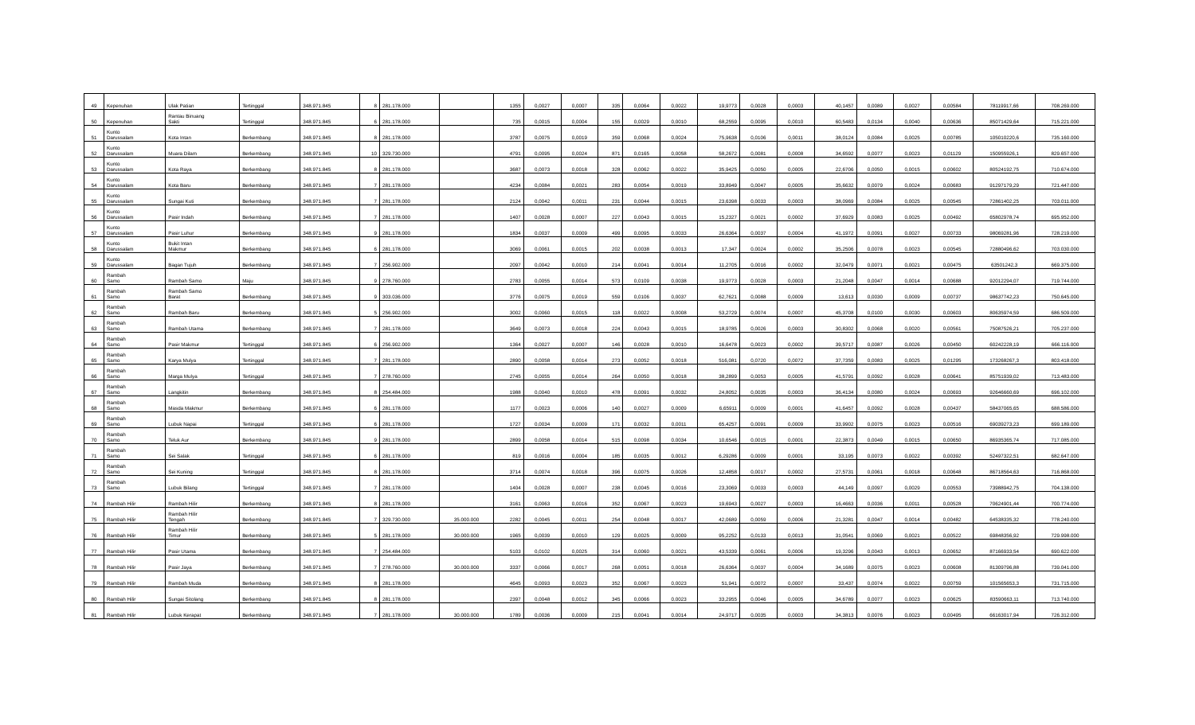| 49 | Kepenuhan | Ulak Patian | Tertinggal | 348.971.845 | 8 | 281.178.000 | | 1355 | 0,0027 | 0,0007 | 335 | 0,0064 | 0,0022 | 19,9773 | 0,0028 | 0,0003 | 40,1457 | 0,0089 | 0,0027 | 0,00584 | 78119917,66 | 708.269.000 |
| 50 | Kepenuhan | Rantau Binuang Sakti | Tertinggal | 348.971.845 | 6 | 281.178.000 | | 735 | 0,0015 | 0,0004 | 155 | 0,0029 | 0,0010 | 68,2559 | 0,0095 | 0,0010 | 60,5483 | 0,0134 | 0,0040 | 0,00636 | 85071429,64 | 715.221.000 |
| 51 | Kunto Darussalam | Kota Intan | Berkembang | 348.971.845 | 8 | 281.178.000 | | 3787 | 0,0075 | 0,0019 | 359 | 0,0068 | 0,0024 | 75,9638 | 0,0106 | 0,0011 | 38,0124 | 0,0084 | 0,0025 | 0,00785 | 105010220,6 | 735.160.000 |
| 52 | Kunto Darussalam | Muara Dilam | Berkembang | 348.971.845 | 10 | 329.730.000 | | 4791 | 0,0095 | 0,0024 | 871 | 0,0165 | 0,0058 | 58,2672 | 0,0081 | 0,0008 | 34,6592 | 0,0077 | 0,0023 | 0,01129 | 150955926,1 | 829.657.000 |
| 53 | Kunto Darussalam | Kota Raya | Berkembang | 348.971.845 | 8 | 281.178.000 | | 3687 | 0,0073 | 0,0018 | 328 | 0,0062 | 0,0022 | 35,9425 | 0,0050 | 0,0005 | 22,6706 | 0,0050 | 0,0015 | 0,00602 | 80524192,75 | 710.674.000 |
| 54 | Kunto Darussalam | Kota Baru | Berkembang | 348.971.845 | 7 | 281.178.000 | | 4234 | 0,0084 | 0,0021 | 283 | 0,0054 | 0,0019 | 33,8949 | 0,0047 | 0,0005 | 35,6632 | 0,0079 | 0,0024 | 0,00683 | 91297179,29 | 721.447.000 |
| 55 | Kunto Darussalam | Sungai Kuti | Berkembang | 348.971.845 | 7 | 281.178.000 | | 2124 | 0,0042 | 0,0011 | 231 | 0,0044 | 0,0015 | 23,6398 | 0,0033 | 0,0003 | 38,0969 | 0,0084 | 0,0025 | 0,00545 | 72861402,25 | 703.011.000 |
| 56 | Kunto Darussalam | Pasir Indah | Berkembang | 348.971.845 | 7 | 281.178.000 | | 1407 | 0,0028 | 0,0007 | 227 | 0,0043 | 0,0015 | 15,2327 | 0,0021 | 0,0002 | 37,6929 | 0,0083 | 0,0025 | 0,00492 | 65802978,74 | 695.952.000 |
| 57 | Kunto Darussalam | Pasir Luhur | Berkembang | 348.971.845 | 9 | 281.178.000 | | 1834 | 0,0037 | 0,0009 | 499 | 0,0095 | 0,0033 | 26,6364 | 0,0037 | 0,0004 | 41,1972 | 0,0091 | 0,0027 | 0,00733 | 98069281,96 | 728.219.000 |
| 58 | Kunto Darussalam | Bukit Intan Makmur | Berkembang | 348.971.845 | 6 | 281.178.000 | | 3069 | 0,0061 | 0,0015 | 202 | 0,0038 | 0,0013 | 17,347 | 0,0024 | 0,0002 | 35,2506 | 0,0078 | 0,0023 | 0,00545 | 72880496,62 | 703.030.000 |
| 59 | Kunto Darussalam | Bagan Tujuh | Berkembang | 348.971.845 | 7 | 256.902.000 | | 2097 | 0,0042 | 0,0010 | 214 | 0,0041 | 0,0014 | 11,2705 | 0,0016 | 0,0002 | 32,0479 | 0,0071 | 0,0021 | 0,00475 | 63501242,3 | 669.375.000 |
| 60 | Rambah Samo | Rambah Samo | Maju | 348.971.845 | 9 | 278.760.000 | | 2783 | 0,0055 | 0,0014 | 573 | 0,0109 | 0,0038 | 19,9773 | 0,0028 | 0,0003 | 21,2048 | 0,0047 | 0,0014 | 0,00688 | 92012294,07 | 719.744.000 |
| 61 | Rambah Samo | Rambah Samo Barat | Berkembang | 348.971.845 | 9 | 303.036.000 | | 3776 | 0,0075 | 0,0019 | 559 | 0,0106 | 0,0037 | 62,7621 | 0,0088 | 0,0009 | 13,613 | 0,0030 | 0,0009 | 0,00737 | 98637742,23 | 750.645.000 |
| 62 | Rambah Samo | Rambah Baru | Berkembang | 348.971.845 | 5 | 256.902.000 | | 3002 | 0,0060 | 0,0015 | 118 | 0,0022 | 0,0008 | 53,2729 | 0,0074 | 0,0007 | 45,3708 | 0,0100 | 0,0030 | 0,00603 | 80635974,59 | 686.509.000 |
| 63 | Rambah Samo | Rambah Utama | Berkembang | 348.971.845 | 7 | 281.178.000 | | 3649 | 0,0073 | 0,0018 | 224 | 0,0043 | 0,0015 | 18,9785 | 0,0026 | 0,0003 | 30,8302 | 0,0068 | 0,0020 | 0,00561 | 75087526,21 | 705.237.000 |
| 64 | Rambah Samo | Pasir Makmur | Tertinggal | 348.971.845 | 6 | 256.902.000 | | 1364 | 0,0027 | 0,0007 | 146 | 0,0028 | 0,0010 | 16,6478 | 0,0023 | 0,0002 | 39,5717 | 0,0087 | 0,0026 | 0,00450 | 60242228,19 | 666.116.000 |
| 65 | Rambah Samo | Karya Mulya | Tertinggal | 348.971.845 | 7 | 281.178.000 | | 2890 | 0,0058 | 0,0014 | 273 | 0,0052 | 0,0018 | 516,081 | 0,0720 | 0,0072 | 37,7359 | 0,0083 | 0,0025 | 0,01295 | 173268267,3 | 803.418.000 |
| 66 | Rambah Samo | Marga Mulya | Tertinggal | 348.971.845 | 7 | 278.760.000 | | 2745 | 0,0055 | 0,0014 | 264 | 0,0050 | 0,0018 | 38,2899 | 0,0053 | 0,0005 | 41,5791 | 0,0092 | 0,0028 | 0,00641 | 85751939,02 | 713.483.000 |
| 67 | Rambah Samo | Langkitin | Berkembang | 348.971.845 | 8 | 254.484.000 | | 1988 | 0,0040 | 0,0010 | 478 | 0,0091 | 0,0032 | 24,8052 | 0,0035 | 0,0003 | 36,4134 | 0,0080 | 0,0024 | 0,00693 | 92646660,69 | 696.102.000 |
| 68 | Rambah Samo | Masda Makmur | Berkembang | 348.971.845 | 6 | 281.178.000 | | 1177 | 0,0023 | 0,0006 | 140 | 0,0027 | 0,0009 | 6,65911 | 0,0009 | 0,0001 | 41,6457 | 0,0092 | 0,0028 | 0,00437 | 58437065,65 | 688.586.000 |
| 69 | Rambah Samo | Lubuk Napai | Tertinggal | 348.971.845 | 6 | 281.178.000 | | 1727 | 0,0034 | 0,0009 | 171 | 0,0032 | 0,0011 | 65,4257 | 0,0091 | 0,0009 | 33,9902 | 0,0075 | 0,0023 | 0,00516 | 69039273,23 | 699.189.000 |
| 70 | Rambah Samo | Teluk Aur | Berkembang | 348.971.845 | 9 | 281.178.000 | | 2899 | 0,0058 | 0,0014 | 515 | 0,0098 | 0,0034 | 10,6546 | 0,0015 | 0,0001 | 22,3873 | 0,0049 | 0,0015 | 0,00650 | 86935365,74 | 717.085.000 |
| 71 | Rambah Samo | Sei Salak | Tertinggal | 348.971.845 | 6 | 281.178.000 | | 819 | 0,0016 | 0,0004 | 185 | 0,0035 | 0,0012 | 6,29286 | 0,0009 | 0,0001 | 33,195 | 0,0073 | 0,0022 | 0,00392 | 52497322,51 | 682.647.000 |
| 72 | Rambah Samo | Sei Kuning | Tertinggal | 348.971.845 | 8 | 281.178.000 | | 3714 | 0,0074 | 0,0018 | 396 | 0,0075 | 0,0026 | 12,4858 | 0,0017 | 0,0002 | 27,5731 | 0,0061 | 0,0018 | 0,00648 | 86718564,63 | 716.868.000 |
| 73 | Rambah Samo | Lubuk Bilang | Tertinggal | 348.971.845 | 7 | 281.178.000 | | 1404 | 0,0028 | 0,0007 | 238 | 0,0045 | 0,0016 | 23,3069 | 0,0033 | 0,0003 | 44,149 | 0,0097 | 0,0029 | 0,00553 | 73988942,75 | 704.138.000 |
| 74 | Rambah Hilir | Rambah Hilir | Berkembang | 348.971.845 | 8 | 281.178.000 | | 3161 | 0,0063 | 0,0016 | 352 | 0,0067 | 0,0023 | 19,6943 | 0,0027 | 0,0003 | 16,4663 | 0,0036 | 0,0011 | 0,00528 | 70624901,44 | 700.774.000 |
| 75 | Rambah Hilir | Rambah Hilir Tengah | Berkembang | 348.971.845 | 7 | 329.730.000 | 35.000.000 | 2282 | 0,0045 | 0,0011 | 254 | 0,0048 | 0,0017 | 42,0689 | 0,0059 | 0,0006 | 21,3281 | 0,0047 | 0,0014 | 0,00482 | 64538335,32 | 778.240.000 |
| 76 | Rambah Hilir | Rambah Hilir Timur | Berkembang | 348.971.845 | 5 | 281.178.000 | 30.000.000 | 1965 | 0,0039 | 0,0010 | 129 | 0,0025 | 0,0009 | 95,2252 | 0,0133 | 0,0013 | 31,0541 | 0,0069 | 0,0021 | 0,00522 | 69848356,92 | 729.998.000 |
| 77 | Rambah Hilir | Pasir Utama | Berkembang | 348.971.845 | 7 | 254.484.000 | | 5103 | 0,0102 | 0,0025 | 314 | 0,0060 | 0,0021 | 43,5339 | 0,0061 | 0,0006 | 19,3296 | 0,0043 | 0,0013 | 0,00652 | 87166933,54 | 690.622.000 |
| 78 | Rambah Hilir | Pasir Jaya | Berkembang | 348.971.845 | 7 | 278.760.000 | 30.000.000 | 3337 | 0,0066 | 0,0017 | 268 | 0,0051 | 0,0018 | 26,6364 | 0,0037 | 0,0004 | 34,1689 | 0,0075 | 0,0023 | 0,00608 | 81309796,88 | 739.041.000 |
| 79 | Rambah Hilir | Rambah Muda | Berkembang | 348.971.845 | 8 | 281.178.000 | | 4645 | 0,0093 | 0,0023 | 352 | 0,0067 | 0,0023 | 51,941 | 0,0072 | 0,0007 | 33,437 | 0,0074 | 0,0022 | 0,00759 | 101565653,3 | 731.715.000 |
| 80 | Rambah Hilir | Sungai Sitolang | Berkembang | 348.971.845 | 8 | 281.178.000 | | 2397 | 0,0048 | 0,0012 | 345 | 0,0066 | 0,0023 | 33,2955 | 0,0046 | 0,0005 | 34,6789 | 0,0077 | 0,0023 | 0,00625 | 83590663,11 | 713.740.000 |
| 81 | Rambah Hilir | Lubuk Kerapat | Berkembang | 348.971.845 | 7 | 281.178.000 | 30.000.000 | 1789 | 0,0036 | 0,0009 | 215 | 0,0041 | 0,0014 | 24,9717 | 0,0035 | 0,0003 | 34,3813 | 0,0076 | 0,0023 | 0,00495 | 66163017,94 | 726.312.000 |